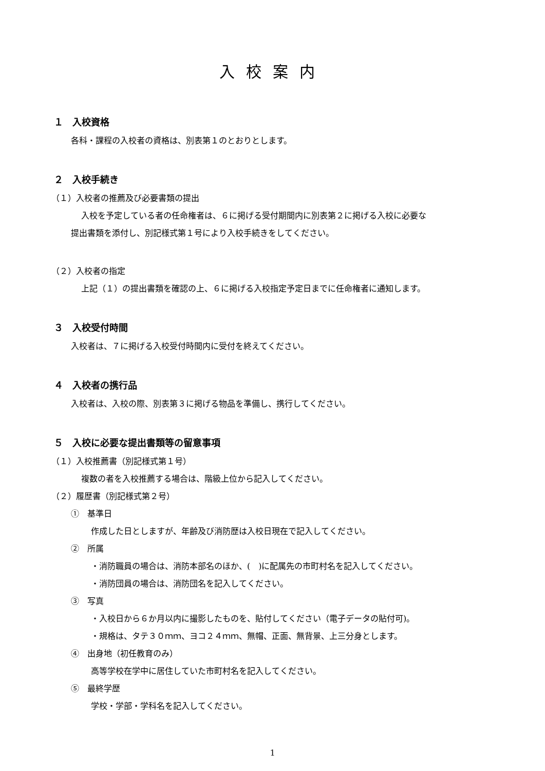入校案内
１　入校資格
各科・課程の入校者の資格は、別表第１のとおりとします。
２　入校手続き
（１）入校者の推薦及び必要書類の提出
入校を予定している者の任命権者は、６に掲げる受付期間内に別表第２に掲げる入校に必要な
提出書類を添付し、別記様式第１号により入校手続きをしてください。
（２）入校者の指定
上記（１）の提出書類を確認の上、６に掲げる入校指定予定日までに任命権者に通知します。
３　入校受付時間
入校者は、７に掲げる入校受付時間内に受付を終えてください。
４　入校者の携行品
入校者は、入校の際、別表第３に掲げる物品を準備し、携行してください。
５　入校に必要な提出書類等の留意事項
（１）入校推薦書（別記様式第１号）
複数の者を入校推薦する場合は、階級上位から記入してください。
（２）履歴書（別記様式第２号）
①　基準日
作成した日としますが、年齢及び消防歴は入校日現在で記入してください。
②　所属
・消防職員の場合は、消防本部名のほか、(　)に配属先の市町村名を記入してください。
・消防団員の場合は、消防団名を記入してください。
③　写真
・入校日から６か月以内に撮影したものを、貼付してください（電子データの貼付可)。
・規格は、タテ３０ｍｍ、ヨコ２４ｍｍ、無帽、正面、無背景、上三分身とします。
④　出身地（初任教育のみ）
高等学校在学中に居住していた市町村名を記入してください。
⑤　最終学歴
学校・学部・学科名を記入してください。
1